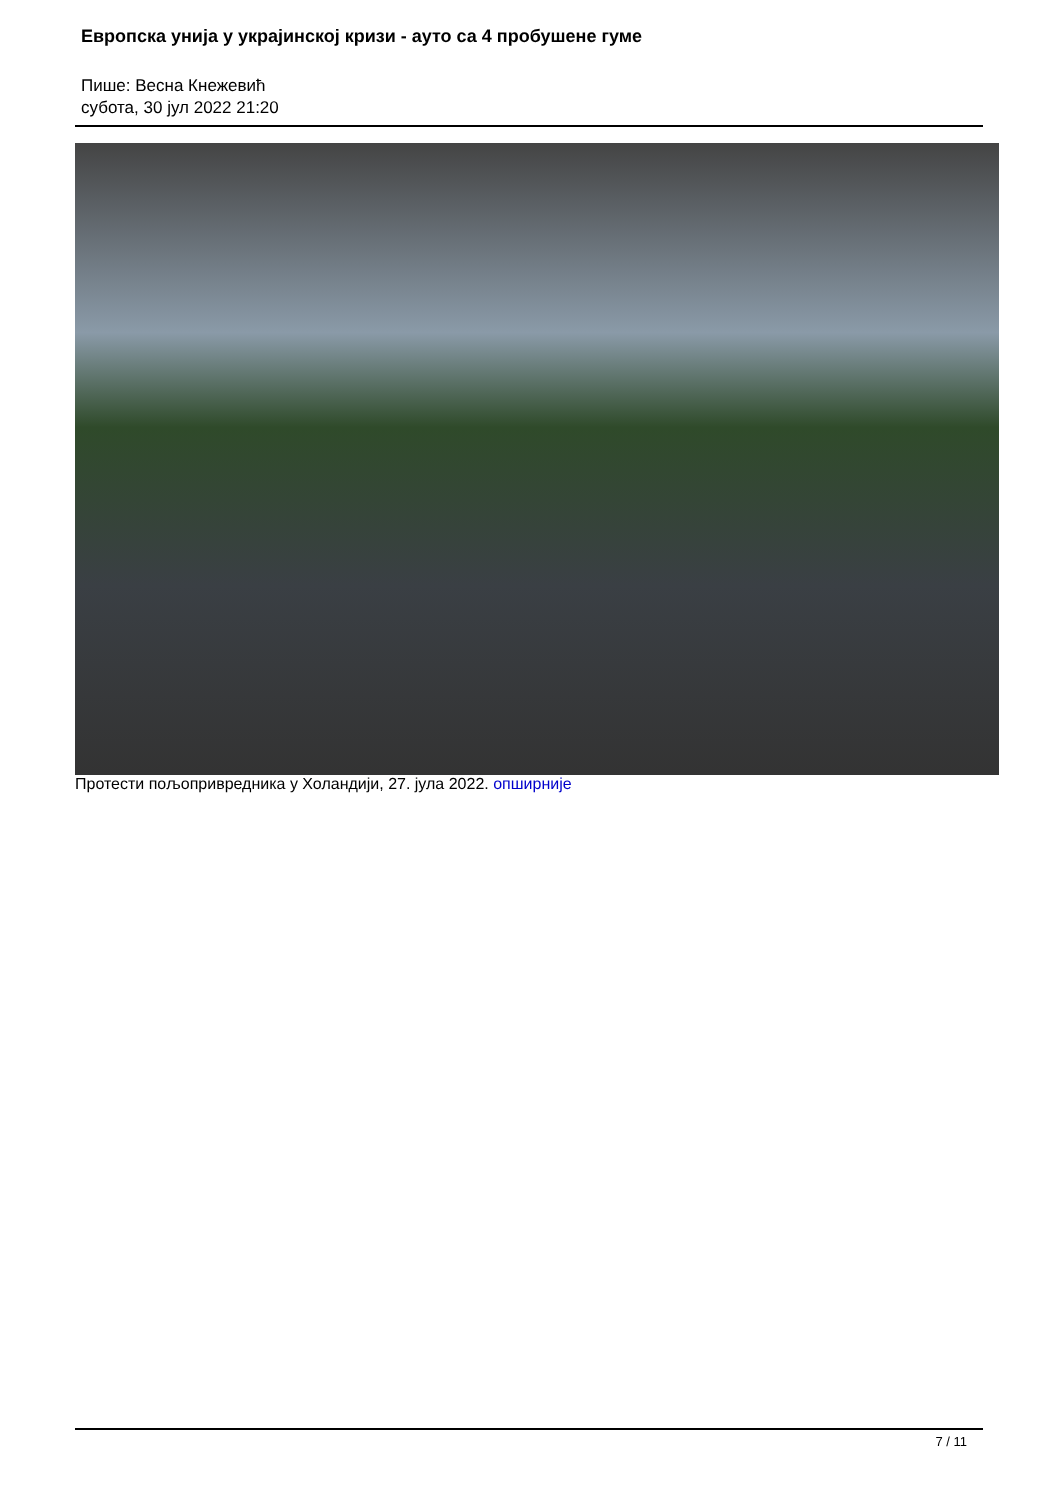Европска унија у украјинској кризи - ауто са 4 пробушене гуме
Пише: Весна Кнежевић
субота, 30 јул 2022 21:20
Протести пољопривредника у Холандији, 27. јула 2022. опширније
7 / 11